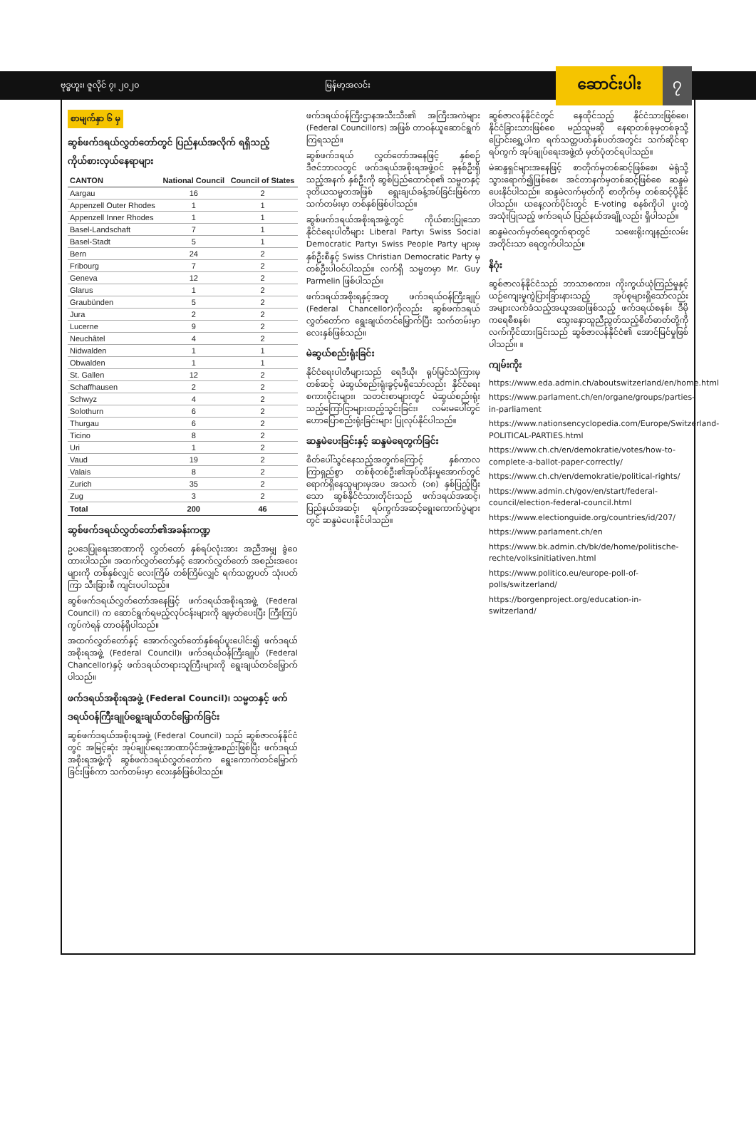ဗုဒ္ဓဟူး၊ ဇူလိုင် ၇၊ ၂၀၂၀ မြန်မာ့အလင်း ဆောင်းပါး ၇
စာမျက်နှာ ၆ မှ
ဆွစ်ဖက်ဒရယ်လွှတ်တော်တွင် ပြည်နယ်အလိုက် ရရှိသည့် ကိုယ်စားလှယ်နေရာများ
| CANTON | National Council | Council of States |
| --- | --- | --- |
| Aargau | 16 | 2 |
| Appenzell Outer Rhodes | 1 | 1 |
| Appenzell Inner Rhodes | 1 | 1 |
| Basel-Landschaft | 7 | 1 |
| Basel-Stadt | 5 | 1 |
| Bern | 24 | 2 |
| Fribourg | 7 | 2 |
| Geneva | 12 | 2 |
| Glarus | 1 | 2 |
| Graubünden | 5 | 2 |
| Jura | 2 | 2 |
| Lucerne | 9 | 2 |
| Neuchâtel | 4 | 2 |
| Nidwalden | 1 | 1 |
| Obwalden | 1 | 1 |
| St. Gallen | 12 | 2 |
| Schaffhausen | 2 | 2 |
| Schwyz | 4 | 2 |
| Solothurn | 6 | 2 |
| Thurgau | 6 | 2 |
| Ticino | 8 | 2 |
| Uri | 1 | 2 |
| Vaud | 19 | 2 |
| Valais | 8 | 2 |
| Zurich | 35 | 2 |
| Zug | 3 | 2 |
| Total | 200 | 46 |
ဆွစ်ဖက်ဒရယ်လွှတ်တော်၏အခန်းကဏ္ဍ
ဥပဒေပြုရေးအာဏာကို လွှတ်တော် နှစ်ရပ်လုံးအား အညီအမျှ ခွဲဝေထားပါသည်။ အထက်လွှတ်တော်နှင့် အောက်လွှတ်တော် အစည်းအဝေးများကို တစ်နှစ်လျှင် လေးကြိမ် တစ်ကြိမ်လျှင် ရက်သတ္တပတ် သုံးပတ်ကြာ သီးခြားစီ ကျင်းပပါသည်။
ဆွစ်ဖက်ဒရယ်လွှတ်တော်အနေဖြင့် ဖက်ဒရယ်အစိုးရအဖွဲ့ (Federal Council) က ဆောင်ရွက်ရမည့်လုပ်ငန်းများကို ချမှတ်ပေးပြီး ကြီးကြပ်ကွပ်ကဲရန် တာဝန်ရှိပါသည်။
အထက်လွှတ်တော်နှင့် အောက်လွှတ်တော်နှစ်ရပ်ပူးပေါင်း၍ ဖက်ဒရယ်အစိုးရအဖွဲ့ (Federal Council)၊ ဖက်ဒရယ်ဝန်ကြီးချုပ် (Federal Chancellor)နှင့် ဖက်ဒရယ်တရားသူကြီးများကို ရွေးချယ်တင်မြှောက်ပါသည်။
ဖက်ဒရယ်အစိုးရအဖွဲ့ (Federal Council)၊ သမ္မတနှင့် ဖက်ဒရယ်ဝန်ကြီးချုပ်ရွေးချယ်တင်မြှောက်ခြင်း
ဆွစ်ဖက်ဒရယ်အစိုးရအဖွဲ့ (Federal Council) သည် ဆွစ်ဇာလန်နိုင်ငံတွင် အမြင့်ဆုံး အုပ်ချုပ်ရေးအာဏာပိုင်အဖွဲ့အစည်းဖြစ်ပြီး ဖက်ဒရယ်အစိုးရအဖွဲ့ကို ဆွစ်ဖက်ဒရယ်လွှတ်တော်က ရွေးကောက်တင်မြှောက်ခြင်းဖြစ်ကာ သက်တမ်းမှာ လေးနှစ်ဖြစ်ပါသည်။
ဖက်ဒရယ်ဝန်ကြီးဌာနအသီးသီး၏ အကြီးအကဲများ (Federal Councillors) အဖြစ် တာဝန်ယူဆောင်ရွက်ကြရသည်။
ဆွစ်ဖက်ဒရယ် လွှတ်တော်အနေဖြင့် နှစ်စဉ် ဒီဇင်ဘာလတွင် ဖက်ဒရယ်အစိုးရအဖွဲ့ဝင် ခုနစ်ဦးရှိသည့်အနက် နှစ်ဦးကို ဆွစ်ပြည်ထောင်စု၏ သမ္မတနှင့် ဒုတိယသမ္မတအဖြစ် ရွေးချယ်ခန့်အပ်ခြင်းဖြစ်ကာ သက်တမ်းမှာ တစ်နှစ်ဖြစ်ပါသည်။
ဆွစ်ဖက်ဒရယ်အစိုးရအဖွဲ့တွင် ကိုယ်စားပြုသော နိုင်ငံရေးပါတီများ Liberal Party၊ Swiss Social Democratic Party၊ Swiss People Party များမှ နှစ်ဦးစီနှင့် Swiss Christian Democratic Party မှ တစ်ဦးပါဝင်ပါသည်။ လက်ရှိ သမ္မတမှာ Mr. Guy Parmelin ဖြစ်ပါသည်။
ဖက်ဒရယ်အစိုးရနှင့်အတူ ဖက်ဒရယ်ဝန်ကြီးချုပ် (Federal Chancellor)ကိုလည်း ဆွစ်ဖက်ဒရယ်လွှတ်တော်က ရွေးချယ်တင်မြှောက်ပြီး သက်တမ်းမှာ လေးနှစ်ဖြစ်သည်။
မဲဆွယ်စည်းရုံးခြင်း
နိုင်ငံရေးပါတီများသည် ရေဒီယို၊ ရုပ်မြင်သံကြားမှတစ်ဆင့် မဲဆွယ်စည်းရုံးခွင့်မရှိသော်လည်း နိုင်ငံရေးစကားဝိုင်းများ၊ သတင်းစာများတွင် မဲဆွယ်စည်းရုံးသည့်ကြော်ငြာများထည့်သွင်းခြင်း၊ လမ်းမပေါ်တွင် ဟောပြောစည်းရုံးခြင်းများ ပြုလုပ်နိုင်ပါသည်။
ဆန္ဒမဲပေးခြင်းနှင့် ဆန္ဒမဲရေတွက်ခြင်း
စိတ်ပေါ်သွင်နေသည့်အတွက်ကြောင့် နှစ်ကာလကြာရှည်စွာ တစ်စုံတစ်ဦး၏အုပ်ထိန်းမှုအောက်တွင် ရောက်ရှိနေသူများမှအပ အသက် (၁၈) နှစ်ပြည့်ပြီးသော ဆွစ်နိုင်ငံသားတိုင်းသည် ဖက်ဒရယ်အဆင့်၊ ပြည်နယ်အဆင့်၊ ရပ်ကွက်အဆင့်ရွေးကောက်ပွဲများတွင် ဆန္ဒမဲပေးနိုင်ပါသည်။
ဆွစ်ဇာလန်နိုင်ငံတွင် နေထိုင်သည့် နိုင်ငံသားဖြစ်စေ၊ နိုင်ငံခြားသားဖြစ်စေ မည်သူမဆို နေရာတစ်ခုမှတစ်ခုသို့ ပြောင်းရွှေ့ပါက ရက်သတ္တပတ်နှစ်ပတ်အတွင်း သက်ဆိုင်ရာရပ်ကွက် အုပ်ချုပ်ရေးအဖွဲ့ထံ မှတ်ပုံတင်ရပါသည်။
မဲဆန္ဒရှင်များအနေဖြင့် စာတိုက်မှတစ်ဆင့်ဖြစ်စေ၊ မဲရုံသို့ သွားရောက်၍ဖြစ်စေ၊ အင်တာနက်မှတစ်ဆင့်ဖြစ်စေ ဆန္ဒမဲပေးနိုင်ပါသည်။ ဆန္ဒမဲလက်မှတ်ကို စာတိုက်မှ တစ်ဆင့်ပို့နိုင်ပါသည်။ ယနေ့လက်ပိုင်းတွင် E-voting စနစ်ကိုပါ ပူးတွဲအသုံးပြုသည့် ဖက်ဒရယ် ပြည်နယ်အချို့လည်း ရှိပါသည်။
ဆန္ဒမဲလက်မှတ်ရေတွက်ရာတွင် သဖေးရိုးကျနည်းလမ်းအတိုင်းသာ ရေတွက်ပါသည်။
နိဂုံး
ဆွစ်ဇာလန်နိုင်ငံသည် ဘာသာစကား၊ ကိုးကွယ်ယုံကြည်မှုနှင့် ယဉ်ကျေးမှုကွဲပြားခြားနားသည့် အုပ်စုများရှိသော်လည်း အများလက်ခံသည့်အယူအဆဖြစ်သည့် ဖက်ဒရယ်စနစ်၊ ဒီမိုကရေစီစနစ်၊ သွေးနှောသူညီညွတ်သည့်စိတ်ဓာတ်တို့ကို လက်ကိုင်ထားခြင်းသည် ဆွစ်ဇာလန်နိုင်ငံ၏ အောင်မြင်မှုဖြစ်ပါသည်။ ။
ကျမ်းကိုး
https://www.eda.admin.ch/aboutswitzerland/en/home.html
https://www.parlament.ch/en/organe/groups/parties-in-parliament
https://www.nationsencyclopedia.com/Europe/Switzerland-POLITICAL-PARTIES.html
https://www.ch.ch/en/demokratie/votes/how-to-complete-a-ballot-paper-correctly/
https://www.ch.ch/en/demokratie/political-rights/
https://www.admin.ch/gov/en/start/federal-council/election-federal-council.html
https://www.electionguide.org/countries/id/207/
https://www.parlament.ch/en
https://www.bk.admin.ch/bk/de/home/politische-rechte/volksinitiativen.html
https://www.politico.eu/europe-poll-of-polls/switzerland/
https://borgenproject.org/education-in-switzerland/